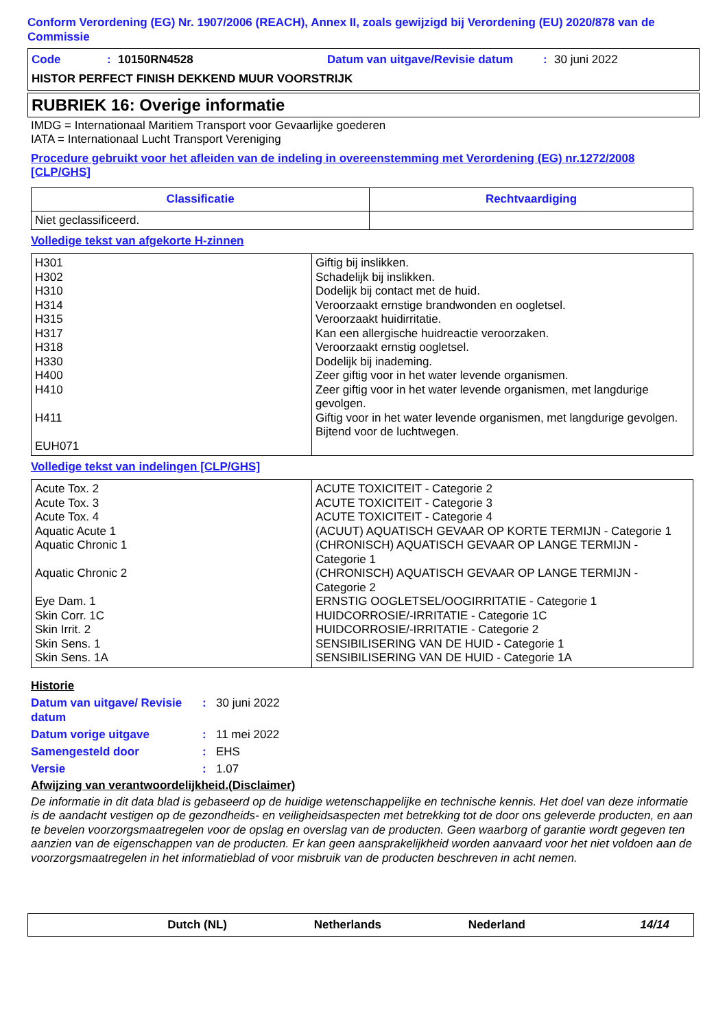Conform Verordening (EG) Nr. 1907/2006 (REACH), Annex II, zoals gewijzigd bij Verordening (EU) 2020/878 van de Commissie
Code: 10150RN4528 Datum van uitgave/Revisie datum: 30 juni 2022
HISTOR PERFECT FINISH DEKKEND MUUR VOORSTRIJK
RUBRIEK 16: Overige informatie
IMDG = Internationaal Maritiem Transport voor Gevaarlijke goederen
IATA = Internationaal Lucht Transport Vereniging
Procedure gebruikt voor het afleiden van de indeling in overeenstemming met Verordening (EG) nr.1272/2008 [CLP/GHS]
| Classificatie | Rechtvaardiging |
| --- | --- |
| Niet geclassificeerd. | |
Volledige tekst van afgekorte H-zinnen
| H301 H302 H310 H314 H315 H317 H318 H330 H400 H410 H411 EUH071 | Giftig bij inslikken. Schadelijk bij inslikken. Dodelijk bij contact met de huid. Veroorzaakt ernstige brandwonden en oogletsel. Veroorzaakt huidirritatie. Kan een allergische huidreactie veroorzaken. Veroorzaakt ernstig oogletsel. Dodelijk bij inademing. Zeer giftig voor in het water levende organismen. Zeer giftig voor in het water levende organismen, met langdurige gevolgen. Giftig voor in het water levende organismen, met langdurige gevolgen. Bijtend voor de luchtwegen. |
Volledige tekst van indelingen [CLP/GHS]
| Acute Tox. 2 Acute Tox. 3 Acute Tox. 4 Aquatic Acute 1 Aquatic Chronic 1 Aquatic Chronic 2 Eye Dam. 1 Skin Corr. 1C Skin Irrit. 2 Skin Sens. 1 Skin Sens. 1A | ACUTE TOXICITEIT - Categorie 2 ACUTE TOXICITEIT - Categorie 3 ACUTE TOXICITEIT - Categorie 4 (ACUUT) AQUATISCH GEVAAR OP KORTE TERMIJN - Categorie 1 (CHRONISCH) AQUATISCH GEVAAR OP LANGE TERMIJN - Categorie 1 (CHRONISCH) AQUATISCH GEVAAR OP LANGE TERMIJN - Categorie 2 ERNSTIG OOGLETSEL/OOGIRRITATIE - Categorie 1 HUIDCORROSIE/-IRRITATIE - Categorie 1C HUIDCORROSIE/-IRRITATIE - Categorie 2 SENSIBILISERING VAN DE HUID - Categorie 1 SENSIBILISERING VAN DE HUID - Categorie 1A |
Historie
Datum van uitgave/ Revisie datum: 30 juni 2022
Datum vorige uitgave: 11 mei 2022
Samengesteld door: EHS
Versie: 1.07
Afwijzing van verantwoordelijkheid.(Disclaimer)
De informatie in dit data blad is gebaseerd op de huidige wetenschappelijke en technische kennis. Het doel van deze informatie is de aandacht vestigen op de gezondheids- en veiligheidsaspecten met betrekking tot de door ons geleverde producten, en aan te bevelen voorzorgsmaatregelen voor de opslag en overslag van de producten. Geen waarborg of garantie wordt gegeven ten aanzien van de eigenschappen van de producten. Er kan geen aansprakelijkheid worden aanvaard voor het niet voldoen aan de voorzorgsmaatregelen in het informatieblad of voor misbruik van de producten beschreven in acht nemen.
Dutch (NL) Netherlands Nederland 14/14